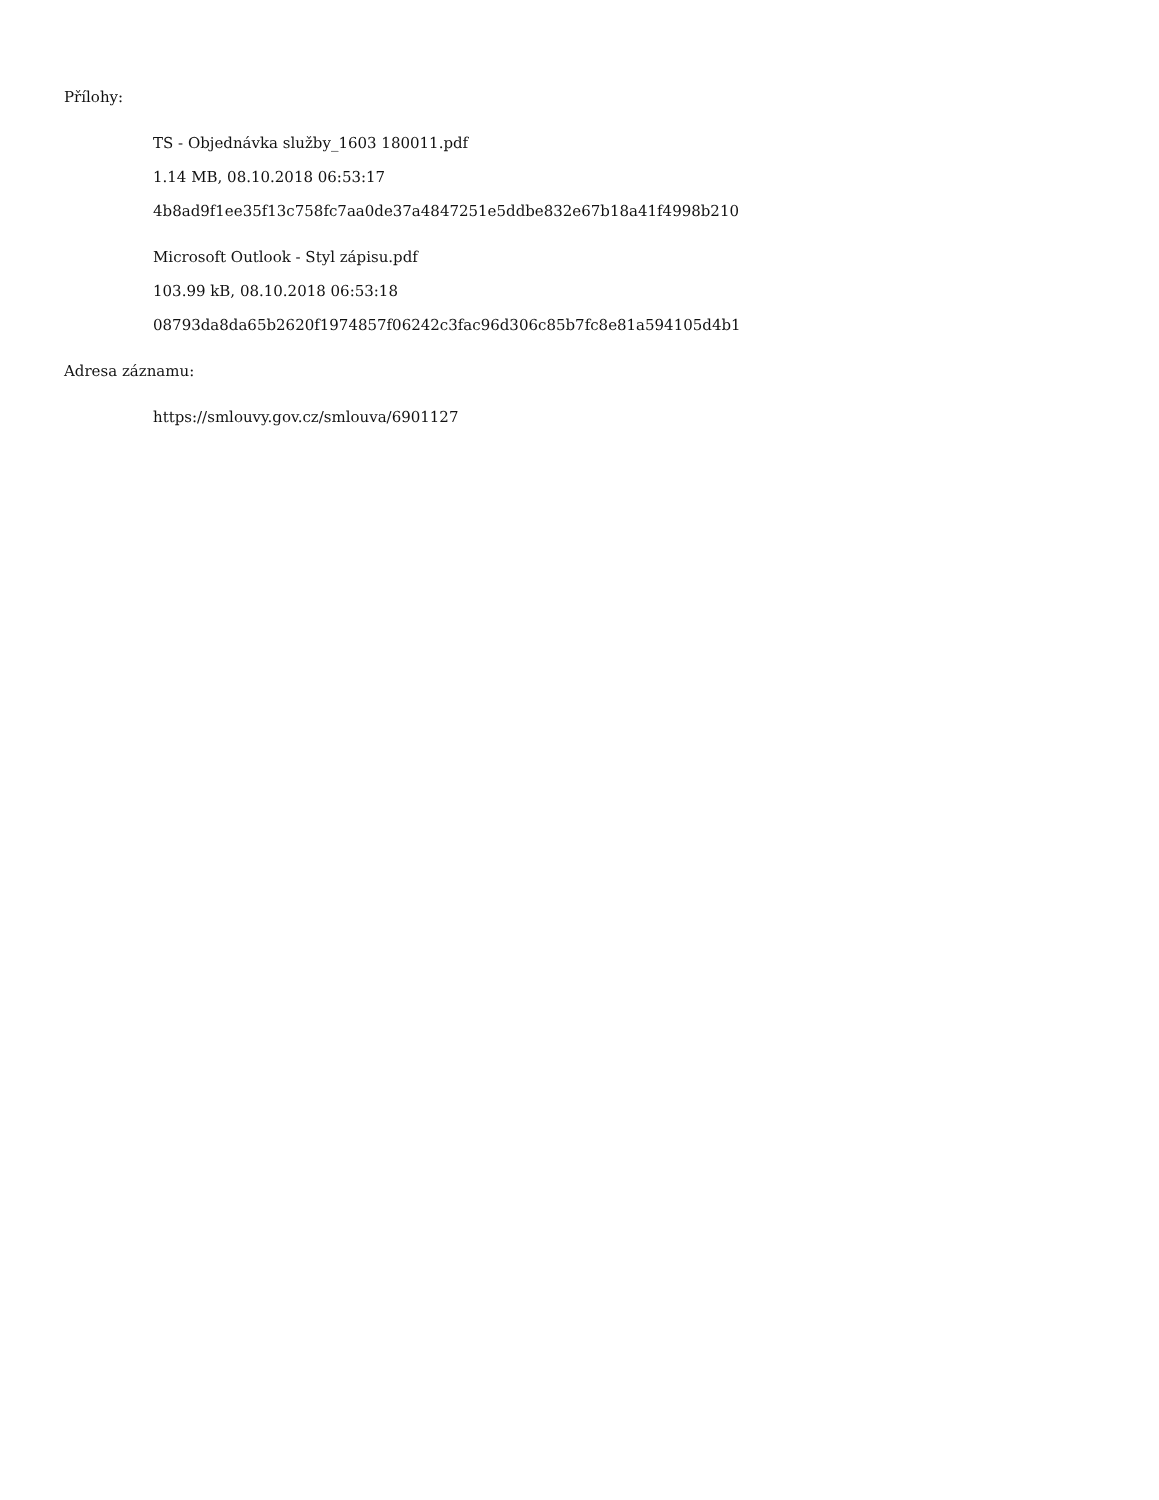Přílohy:
TS - Objednávka služby_1603 180011.pdf
1.14 MB, 08.10.2018 06:53:17
4b8ad9f1ee35f13c758fc7aa0de37a4847251e5ddbe832e67b18a41f4998b210
Microsoft Outlook - Styl zápisu.pdf
103.99 kB, 08.10.2018 06:53:18
08793da8da65b2620f1974857f06242c3fac96d306c85b7fc8e81a594105d4b1
Adresa záznamu:
https://smlouvy.gov.cz/smlouva/6901127